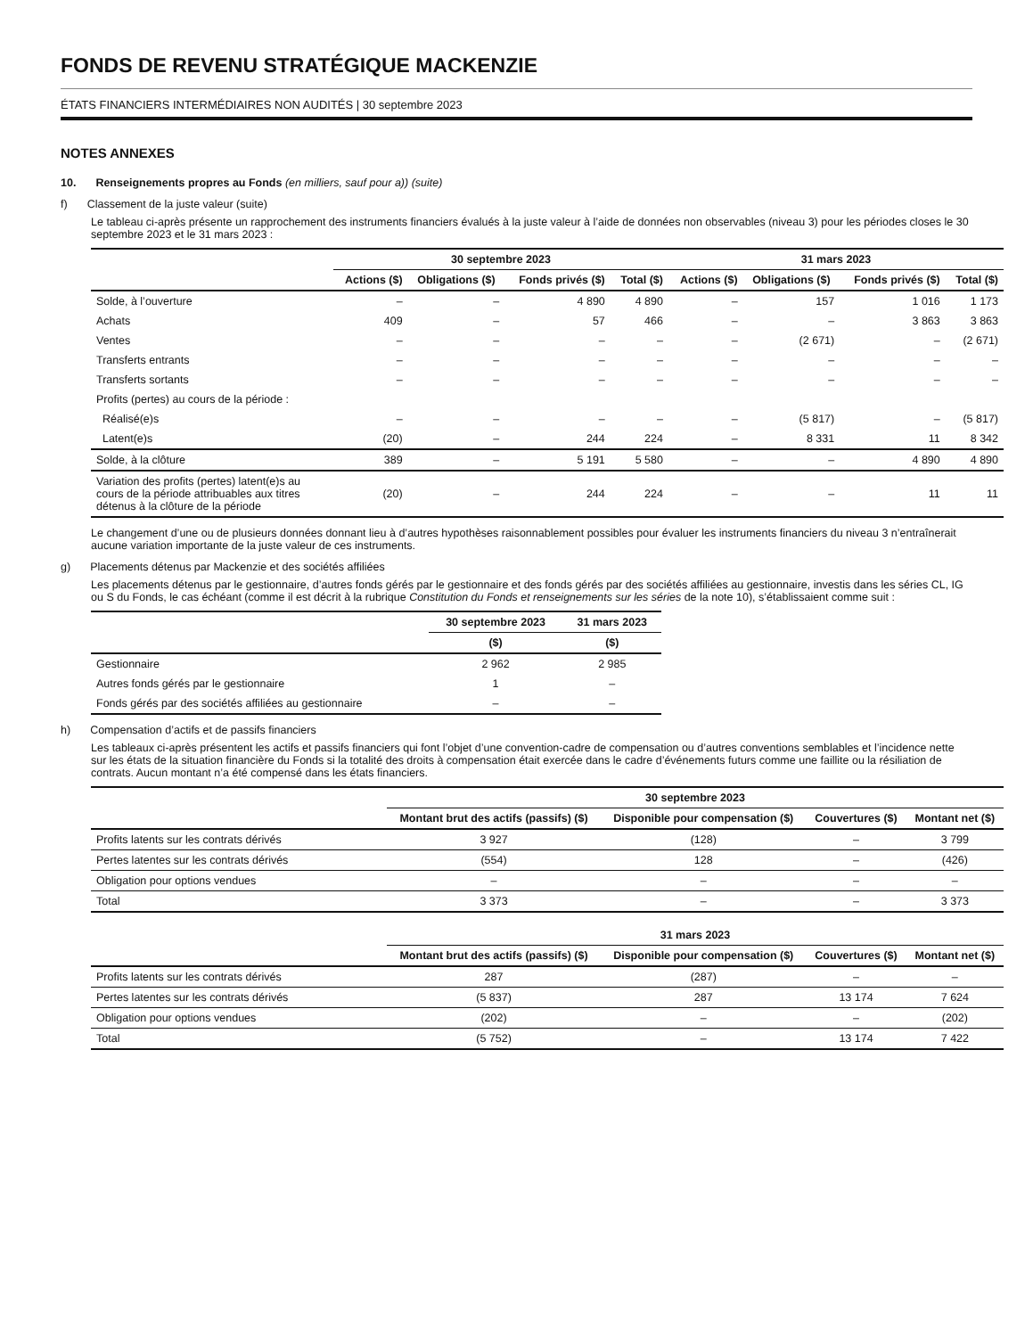FONDS DE REVENU STRATÉGIQUE MACKENZIE
ÉTATS FINANCIERS INTERMÉDIAIRES NON AUDITÉS | 30 septembre 2023
NOTES ANNEXES
10. Renseignements propres au Fonds (en milliers, sauf pour a)) (suite)
f) Classement de la juste valeur (suite)
Le tableau ci-après présente un rapprochement des instruments financiers évalués à la juste valeur à l’aide de données non observables (niveau 3) pour les périodes closes le 30 septembre 2023 et le 31 mars 2023 :
| | 30 septembre 2023 | | | | 31 mars 2023 | | | |
| --- | --- | --- | --- | --- | --- | --- | --- | --- |
| | Actions ($) | Obligations ($) | Fonds privés ($) | Total ($) | Actions ($) | Obligations ($) | Fonds privés ($) | Total ($) |
| Solde, à l’ouverture | – | – | 4 890 | 4 890 | – | 157 | 1 016 | 1 173 |
| Achats | 409 | – | 57 | 466 | – | – | 3 863 | 3 863 |
| Ventes | – | – | – | – | – | (2 671) | – | (2 671) |
| Transferts entrants | – | – | – | – | – | – | – | – |
| Transferts sortants | – | – | – | – | – | – | – | – |
| Profits (pertes) au cours de la période : | | | | | | | | |
| Réalisé(e)s | – | – | – | – | – | (5 817) | – | (5 817) |
| Latent(e)s | (20) | – | 244 | 224 | – | 8 331 | 11 | 8 342 |
| Solde, à la clôture | 389 | – | 5 191 | 5 580 | – | – | 4 890 | 4 890 |
| Variation des profits (pertes) latent(e)s au cours de la période attribuables aux titres détenus à la clôture de la période | (20) | – | 244 | 224 | – | – | 11 | 11 |
Le changement d’une ou de plusieurs données donnant lieu à d’autres hypothèses raisonnablement possibles pour évaluer les instruments financiers du niveau 3 n’entraînerait aucune variation importante de la juste valeur de ces instruments.
g) Placements détenus par Mackenzie et des sociétés affiliées
Les placements détenus par le gestionnaire, d’autres fonds gérés par le gestionnaire et des fonds gérés par des sociétés affiliées au gestionnaire, investis dans les séries CL, IG ou S du Fonds, le cas échéant (comme il est décrit à la rubrique Constitution du Fonds et renseignements sur les séries de la note 10), s’établissaient comme suit :
| | 30 septembre 2023 | 31 mars 2023 |
| --- | --- | --- |
| | ($) | ($) |
| Gestionnaire | 2 962 | 2 985 |
| Autres fonds gérés par le gestionnaire | 1 | – |
| Fonds gérés par des sociétés affiliées au gestionnaire | – | – |
h) Compensation d’actifs et de passifs financiers
Les tableaux ci-après présentent les actifs et passifs financiers qui font l’objet d’une convention-cadre de compensation ou d’autres conventions semblables et l’incidence nette sur les états de la situation financière du Fonds si la totalité des droits à compensation était exercée dans le cadre d’événements futurs comme une faillite ou la résiliation de contrats. Aucun montant n’a été compensé dans les états financiers.
| | 30 septembre 2023 | | | |
| --- | --- | --- | --- | --- |
| | Montant brut des actifs (passifs) ($) | Disponible pour compensation ($) | Couvertures ($) | Montant net ($) |
| Profits latents sur les contrats dérivés | 3 927 | (128) | – | 3 799 |
| Pertes latentes sur les contrats dérivés | (554) | 128 | – | (426) |
| Obligation pour options vendues | – | – | – | – |
| Total | 3 373 | – | – | 3 373 |
| | 31 mars 2023 | | | |
| --- | --- | --- | --- | --- |
| | Montant brut des actifs (passifs) ($) | Disponible pour compensation ($) | Couvertures ($) | Montant net ($) |
| Profits latents sur les contrats dérivés | 287 | (287) | – | – |
| Pertes latentes sur les contrats dérivés | (5 837) | 287 | 13 174 | 7 624 |
| Obligation pour options vendues | (202) | – | – | (202) |
| Total | (5 752) | – | 13 174 | 7 422 |